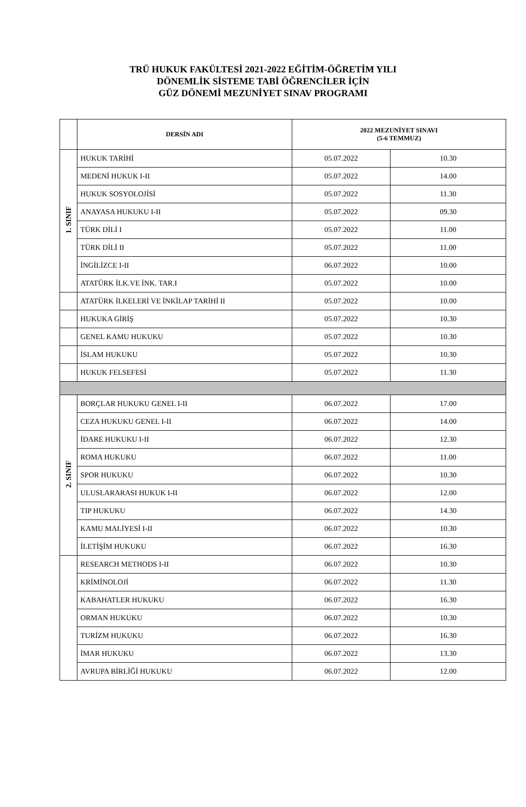TRÜ HUKUK FAKÜLTESİ 2021-2022 EĞİTİM-ÖĞRETİM YILI
DÖNEMLİK SİSTEME TABİ ÖĞRENCİLER İÇİN
GÜZ DÖNEMİ MEZUNİYET SINAV PROGRAMI
| | DERSİN ADI | 2022 MEZUNİYET SINAVI (5-6 TEMMUZ) | |
| --- | --- | --- | --- |
| 1. SINIF | HUKUK TARİHİ | 05.07.2022 | 10.30 |
| | MEDENİ HUKUK I-II | 05.07.2022 | 14.00 |
| | HUKUK SOSYOLOJİSİ | 05.07.2022 | 11.30 |
| | ANAYASA HUKUKU I-II | 05.07.2022 | 09.30 |
| | TÜRK DİLİ I | 05.07.2022 | 11.00 |
| | TÜRK DİLİ II | 05.07.2022 | 11.00 |
| | İNGİLİZCE I-II | 06.07.2022 | 10.00 |
| | ATATÜRK İLK.VE İNK. TAR.I | 05.07.2022 | 10.00 |
| | ATATÜRK İLKELERİ VE İNKİLAP TARİHİ II | 05.07.2022 | 10.00 |
| | HUKUKA GİRİŞ | 05.07.2022 | 10.30 |
| | GENEL KAMU HUKUKU | 05.07.2022 | 10.30 |
| | İSLAM HUKUKU | 05.07.2022 | 10.30 |
| | HUKUK FELSEFESİ | 05.07.2022 | 11.30 |
| 2. SINIF | BORÇLAR HUKUKU GENEL I-II | 06.07.2022 | 17.00 |
| | CEZA HUKUKU GENEL I-II | 06.07.2022 | 14.00 |
| | İDARE HUKUKU I-II | 06.07.2022 | 12.30 |
| | ROMA HUKUKU | 06.07.2022 | 11.00 |
| | SPOR HUKUKU | 06.07.2022 | 10.30 |
| | ULUSLARARASI HUKUK I-II | 06.07.2022 | 12.00 |
| | TIP HUKUKU | 06.07.2022 | 14.30 |
| | KAMU MALİYESİ I-II | 06.07.2022 | 10.30 |
| | İLETİŞİM HUKUKU | 06.07.2022 | 16.30 |
| | RESEARCH METHODS I-II | 06.07.2022 | 10.30 |
| | KRİMİNOLOJİ | 06.07.2022 | 11.30 |
| | KABAHATLER HUKUKU | 06.07.2022 | 16.30 |
| | ORMAN HUKUKU | 06.07.2022 | 10.30 |
| | TURİZM HUKUKU | 06.07.2022 | 16.30 |
| | İMAR HUKUKU | 06.07.2022 | 13.30 |
| | AVRUPA BİRLİĞİ HUKUKU | 06.07.2022 | 12.00 |